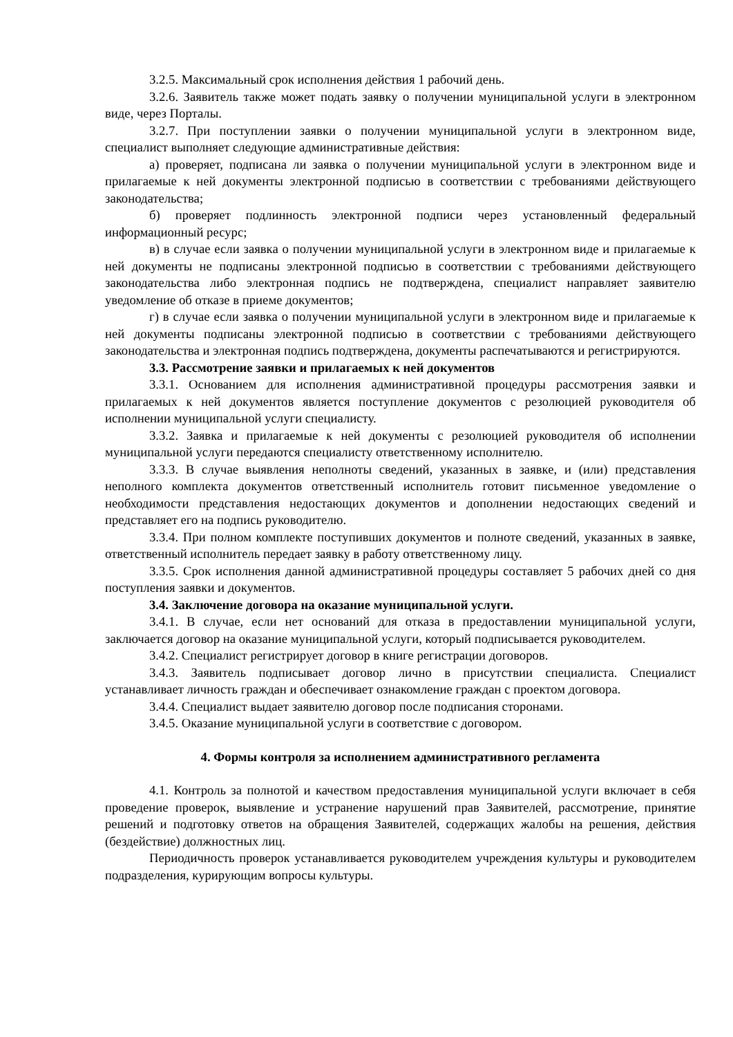3.2.5. Максимальный срок исполнения действия 1 рабочий день.
3.2.6. Заявитель также может подать заявку о получении муниципальной услуги в электронном виде, через Порталы.
3.2.7. При поступлении заявки о получении муниципальной услуги в электронном виде, специалист выполняет следующие административные действия:
а) проверяет, подписана ли заявка о получении муниципальной услуги в электронном виде и прилагаемые к ней документы электронной подписью в соответствии с требованиями действующего законодательства;
б) проверяет подлинность электронной подписи через установленный федеральный информационный ресурс;
в) в случае если заявка о получении муниципальной услуги в электронном виде и прилагаемые к ней документы не подписаны электронной подписью в соответствии с требованиями действующего законодательства либо электронная подпись не подтверждена, специалист направляет заявителю уведомление об отказе в приеме документов;
г) в случае если заявка о получении муниципальной услуги в электронном виде и прилагаемые к ней документы подписаны электронной подписью в соответствии с требованиями действующего законодательства и электронная подпись подтверждена, документы распечатываются и регистрируются.
3.3. Рассмотрение заявки и прилагаемых к ней документов
3.3.1. Основанием для исполнения административной процедуры рассмотрения заявки и прилагаемых к ней документов является поступление документов с резолюцией руководителя об исполнении муниципальной услуги специалисту.
3.3.2. Заявка и прилагаемые к ней документы с резолюцией руководителя об исполнении муниципальной услуги передаются специалисту ответственному исполнителю.
3.3.3. В случае выявления неполноты сведений, указанных в заявке, и (или) представления неполного комплекта документов ответственный исполнитель готовит письменное уведомление о необходимости представления недостающих документов и дополнении недостающих сведений и представляет его на подпись руководителю.
3.3.4. При полном комплекте поступивших документов и полноте сведений, указанных в заявке, ответственный исполнитель передает заявку в работу ответственному лицу.
3.3.5. Срок исполнения данной административной процедуры составляет 5 рабочих дней со дня поступления заявки и документов.
3.4. Заключение договора на оказание муниципальной услуги.
3.4.1. В случае, если нет оснований для отказа в предоставлении муниципальной услуги, заключается договор на оказание муниципальной услуги, который подписывается руководителем.
3.4.2. Специалист регистрирует договор в книге регистрации договоров.
3.4.3. Заявитель подписывает договор лично в присутствии специалиста. Специалист устанавливает личность граждан и обеспечивает ознакомление граждан с проектом договора.
3.4.4. Специалист выдает заявителю договор после подписания сторонами.
3.4.5. Оказание муниципальной услуги в соответствие с договором.
4. Формы контроля за исполнением административного регламента
4.1. Контроль за полнотой и качеством предоставления муниципальной услуги включает в себя проведение проверок, выявление и устранение нарушений прав Заявителей, рассмотрение, принятие решений и подготовку ответов на обращения Заявителей, содержащих жалобы на решения, действия (бездействие) должностных лиц.
Периодичность проверок устанавливается руководителем учреждения культуры и руководителем подразделения, курирующим вопросы культуры.